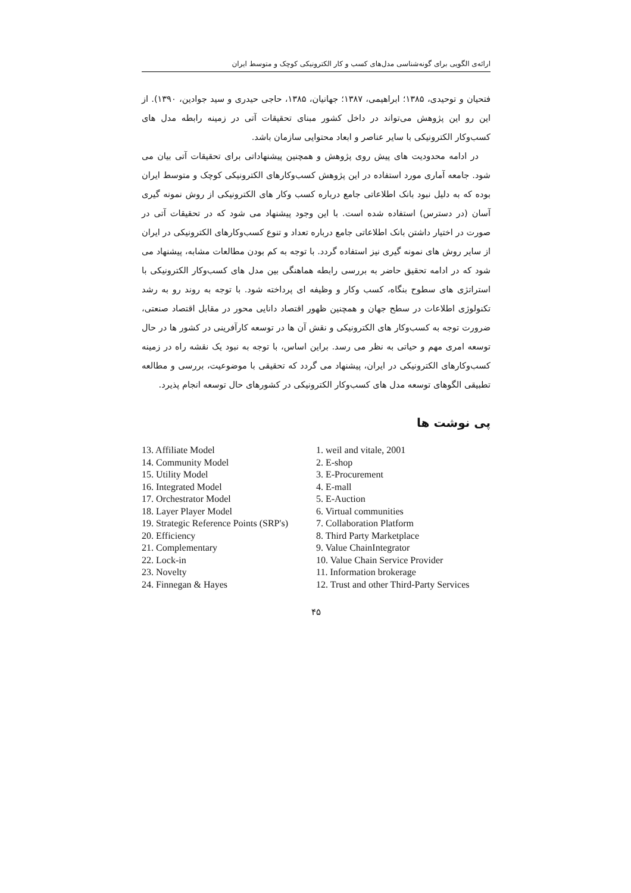ارائه‌ی الگویی برای گونه‌شناسی مدل‌های کسب و کار الکترونیکی کوچک و متوسط ایران
فتحیان و توحیدی، ۱۳۸۵؛ ابراهیمی، ۱۳۸۷؛ جهانیان، ۱۳۸۵، حاجی حیدری و سید جوادین، ۱۳۹۰). از این رو این پژوهش می‌تواند در داخل کشور مبنای تحقیقات آتی در زمینه رابطه مدل های کسب‌وکار الکترونیکی با سایر عناصر و ابعاد محتوایی سازمان باشد.
در ادامه محدودیت های پیش روی پژوهش و همچنین پیشنهاداتی برای تحقیقات آتی بیان می شود. جامعه آماری مورد استفاده در این پژوهش کسب‌وکارهای الکترونیکی کوچک و متوسط ایران بوده که به دلیل نبود بانک اطلاعاتی جامع درباره کسب وکار های الکترونیکی از روش نمونه گیری آسان (در دسترس) استفاده شده است. با این وجود پیشنهاد می شود که در تحقیقات آتی در صورت در اختیار داشتن بانک اطلاعاتی جامع درباره تعداد و تنوع کسب‌وکارهای الکترونیکی در ایران از سایر روش های نمونه گیری نیز استفاده گردد. با توجه به کم بودن مطالعات مشابه، پیشنهاد می شود که در ادامه تحقیق حاضر به بررسی رابطه هماهنگی بین مدل های کسب‌وکار الکترونیکی با استراتژی های سطوح بنگاه، کسب وکار و وظیفه ای پرداخته شود. با توجه به روند رو به رشد تکنولوژی اطلاعات در سطح جهان و همچنین ظهور اقتصاد دانایی محور در مقابل اقتصاد صنعتی، ضرورت توجه به کسب‌وکار های الکترونیکی و نقش آن ها در توسعه کارآفرینی در کشور ها در حال توسعه امری مهم و حیاتی به نظر می رسد. براین اساس، با توجه به نبود یک نقشه راه در زمینه کسب‌وکارهای الکترونیکی در ایران، پیشنهاد می گردد که تحقیقی با موضوعیت، بررسی و مطالعه تطبیقی الگوهای توسعه مدل های کسب‌وکار الکترونیکی در کشورهای حال توسعه انجام پذیرد.
پی نوشت ها
13. Affiliate Model
14. Community Model
15. Utility Model
16. Integrated Model
17. Orchestrator Model
18. Layer Player Model
19. Strategic Reference Points (SRP's)
20. Efficiency
21. Complementary
22. Lock-in
23. Novelty
24. Finnegan & Hayes
1. weil and vitale, 2001
2. E-shop
3. E-Procurement
4. E-mall
5. E-Auction
6. Virtual communities
7. Collaboration Platform
8. Third Party Marketplace
9. Value ChainIntegrator
10. Value Chain Service Provider
11. Information brokerage
12. Trust and other Third-Party Services
۴۵